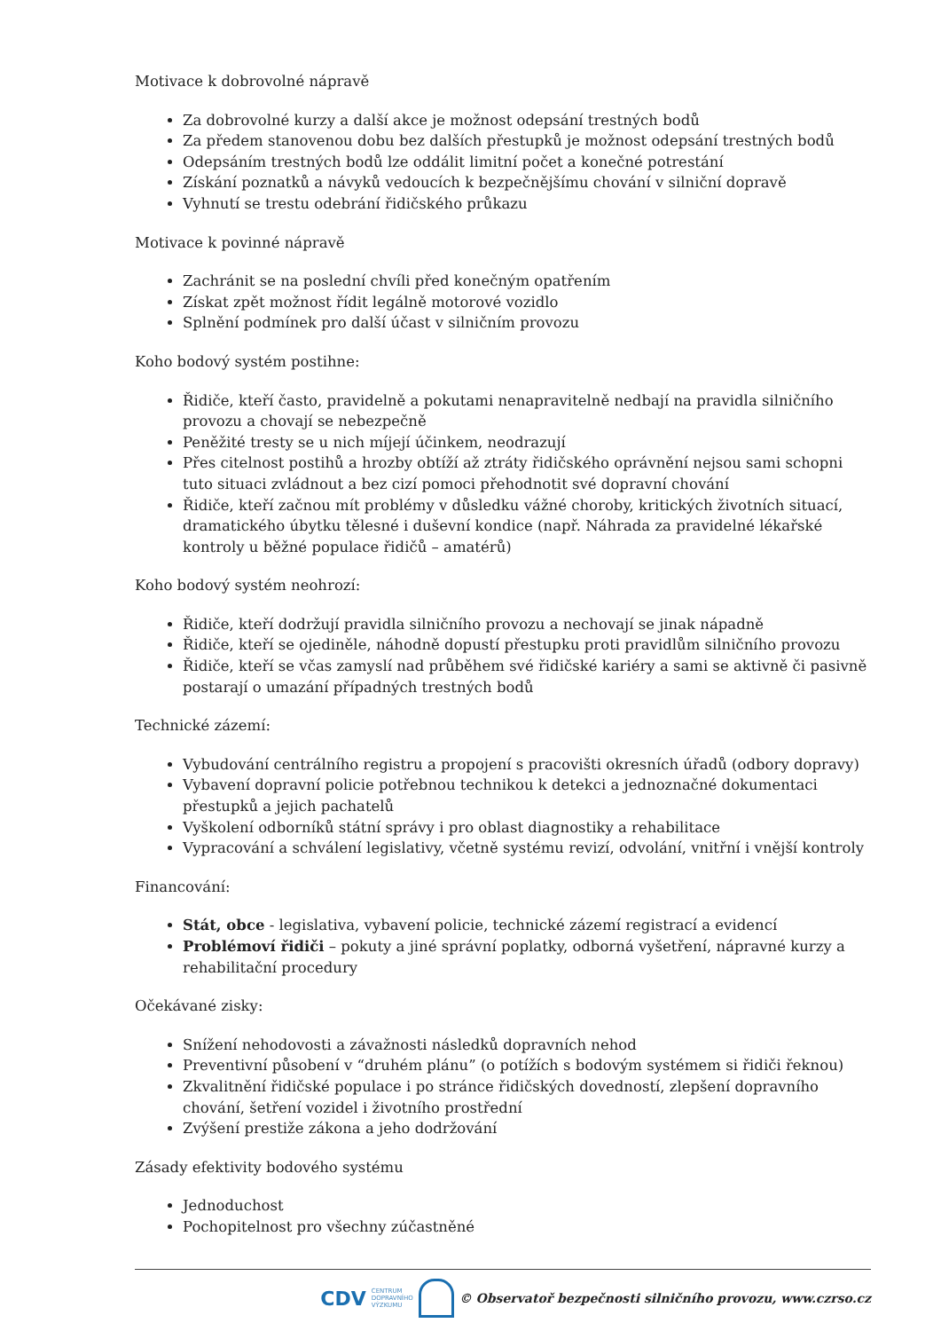Motivace k dobrovolné nápravě
Za dobrovolné kurzy a další akce je možnost odepsání trestných bodů
Za předem stanovenou dobu bez dalších přestupků je možnost odepsání trestných bodů
Odepsáním trestných bodů lze oddálit limitní počet a konečné potrestání
Získání poznatků a návyků vedoucích k bezpečnějšímu chování v silniční dopravě
Vyhnutí se trestu odebrání řidičského průkazu
Motivace k povinné nápravě
Zachránit se na poslední chvíli před konečným opatřením
Získat zpět možnost řídit legálně motorové vozidlo
Splnění podmínek pro další účast v silničním provozu
Koho bodový systém postihne:
Řidiče, kteří často, pravidelně a pokutami nenapravitelně nedbají na pravidla silničního provozu a chovají se nebezpečně
Peněžité tresty se u nich míjejí účinkem, neodrazují
Přes citelnost postihů a hrozby obtíží až ztráty řidičského oprávnění nejsou sami schopni tuto situaci zvládnout a bez cizí pomoci přehodnotit své dopravní chování
Řidiče, kteří začnou mít problémy v důsledku vážné choroby, kritických životních situací, dramatického úbytku tělesné i duševní kondice (např. Náhrada za pravidelné lékařské kontroly u běžné populace řidičů – amatérů)
Koho bodový systém neohrozí:
Řidiče, kteří dodržují pravidla silničního provozu a nechovají se jinak nápadně
Řidiče, kteří se ojediněle, náhodně dopustí přestupku proti pravidlům silničního provozu
Řidiče, kteří se včas zamyslí nad průběhem své řidičské kariéry a sami se aktivně či pasivně postarají o umazání případných trestných bodů
Technické zázemí:
Vybudování centrálního registru a propojení s pracovišti okresních úřadů (odbory dopravy)
Vybavení dopravní policie potřebnou technikou k detekci a jednoznačné dokumentaci přestupků a jejich pachatelů
Vyškolení odborníků státní správy i pro oblast diagnostiky a rehabilitace
Vypracování a schválení legislativy, včetně systému revizí, odvolání, vnitřní i vnější kontroly
Financování:
Stát, obce - legislativa, vybavení policie, technické zázemí registrací a evidencí
Problémoví řidiči – pokuty a jiné správní poplatky, odborná vyšetření, nápravné kurzy a rehabilitační procedury
Očekávané zisky:
Snížení nehodovosti a závažnosti následků dopravních nehod
Preventivní působení v “druhém plánu” (o potížích s bodovým systémem si řidiči řeknou)
Zkvalitnění řidičské populace i po stránce řidičských dovedností, zlepšení dopravního chování, šetření vozidel i životního prostřední
Zvýšení prestiže zákona a jeho dodržování
Zásady efektivity bodového systému
Jednoduchost
Pochopitelnost pro všechny zúčastněné
CDV CENTRUM
DOPRAVNÍHO
VÝZKUMU
© Observatoř bezpečnosti silničního provozu, www.czrso.cz